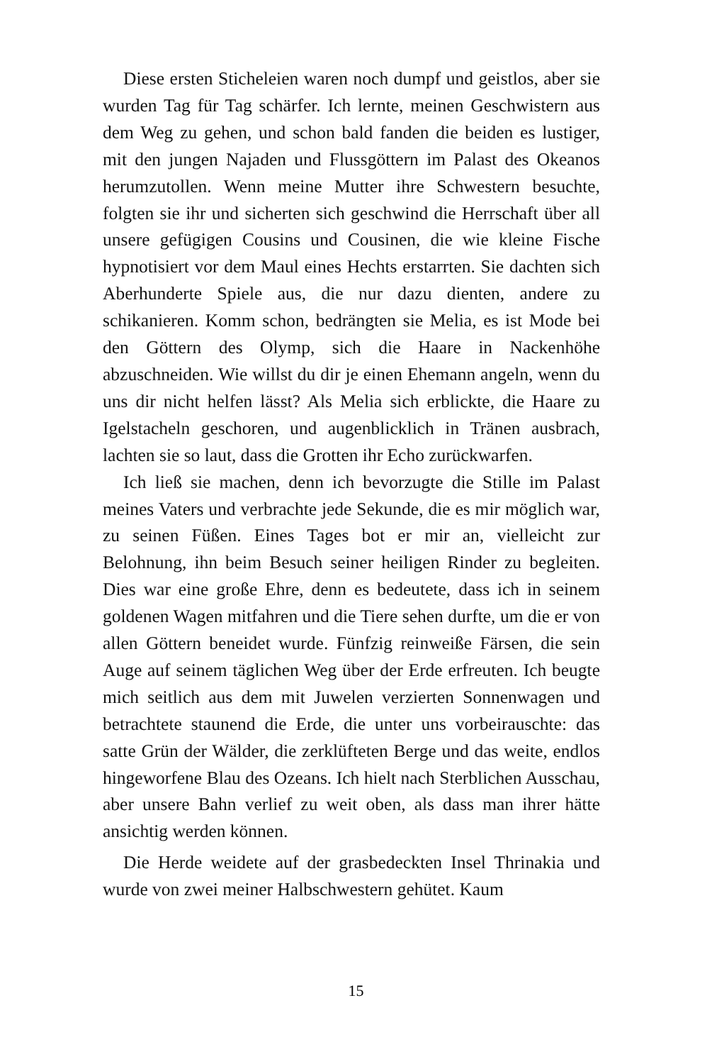Diese ersten Sticheleien waren noch dumpf und geistlos, aber sie wurden Tag für Tag schärfer. Ich lernte, meinen Geschwistern aus dem Weg zu gehen, und schon bald fanden die beiden es lustiger, mit den jungen Najaden und Flussgöttern im Palast des Okeanos herumzutollen. Wenn meine Mutter ihre Schwestern besuchte, folgten sie ihr und sicherten sich geschwind die Herrschaft über all unsere gefügigen Cousins und Cousinen, die wie kleine Fische hypnotisiert vor dem Maul eines Hechts erstarrten. Sie dachten sich Aberhunderte Spiele aus, die nur dazu dienten, andere zu schikanieren. Komm schon, bedrängten sie Melia, es ist Mode bei den Göttern des Olymp, sich die Haare in Nackenhöhe abzuschneiden. Wie willst du dir je einen Ehemann angeln, wenn du uns dir nicht helfen lässt? Als Melia sich erblickte, die Haare zu Igelstacheln geschoren, und augenblicklich in Tränen ausbrach, lachten sie so laut, dass die Grotten ihr Echo zurückwarfen.
Ich ließ sie machen, denn ich bevorzugte die Stille im Palast meines Vaters und verbrachte jede Sekunde, die es mir möglich war, zu seinen Füßen. Eines Tages bot er mir an, vielleicht zur Belohnung, ihn beim Besuch seiner heiligen Rinder zu begleiten. Dies war eine große Ehre, denn es bedeutete, dass ich in seinem goldenen Wagen mitfahren und die Tiere sehen durfte, um die er von allen Göttern beneidet wurde. Fünfzig reinweiße Färsen, die sein Auge auf seinem täglichen Weg über der Erde erfreuten. Ich beugte mich seitlich aus dem mit Juwelen verzierten Sonnenwagen und betrachtete staunend die Erde, die unter uns vorbeirauschte: das satte Grün der Wälder, die zerklüfteten Berge und das weite, endlos hingeworfene Blau des Ozeans. Ich hielt nach Sterblichen Ausschau, aber unsere Bahn verlief zu weit oben, als dass man ihrer hätte ansichtig werden können.
Die Herde weidete auf der grasbedeckten Insel Thrinakia und wurde von zwei meiner Halbschwestern gehütet. Kaum
15